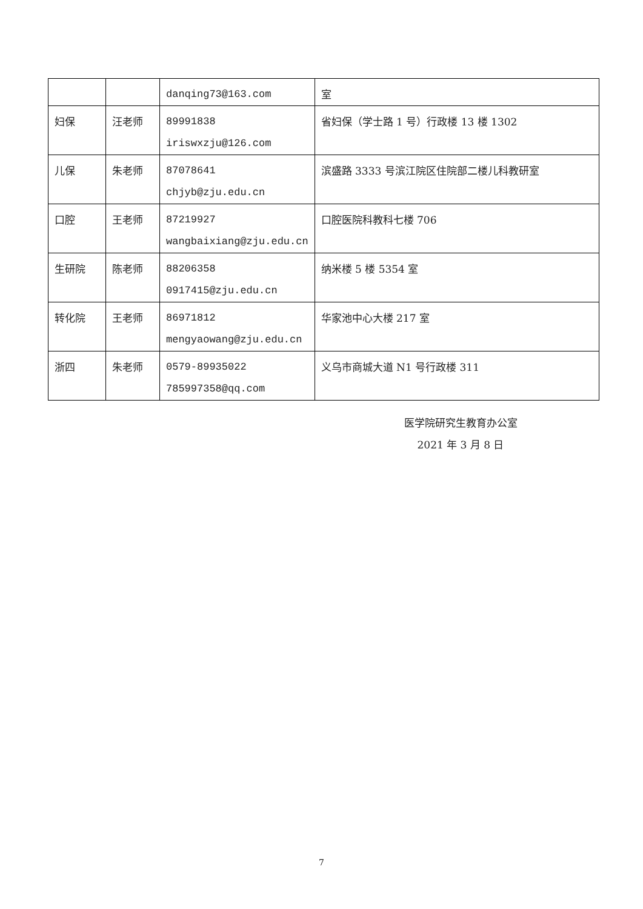| | | danqing73@163.com | 室 |
| 妇保 | 汪老师 | 89991838 iriswxzju@126.com | 省妇保（学士路 1 号）行政楼 13 楼 1302 |
| 儿保 | 朱老师 | 87078641 chjyb@zju.edu.cn | 滨盛路 3333 号滨江院区住院部二楼儿科教研室 |
| 口腔 | 王老师 | 87219927 wangbaixiang@zju.edu.cn | 口腔医院科教科七楼 706 |
| 生研院 | 陈老师 | 88206358 0917415@zju.edu.cn | 纳米楼 5 楼 5354 室 |
| 转化院 | 王老师 | 86971812 mengyaowang@zju.edu.cn | 华家池中心大楼 217 室 |
| 浙四 | 朱老师 | 0579-89935022 785997358@qq.com | 义乌市商城大道 N1 号行政楼 311 |
医学院研究生教育办公室
2021 年 3 月 8 日
7